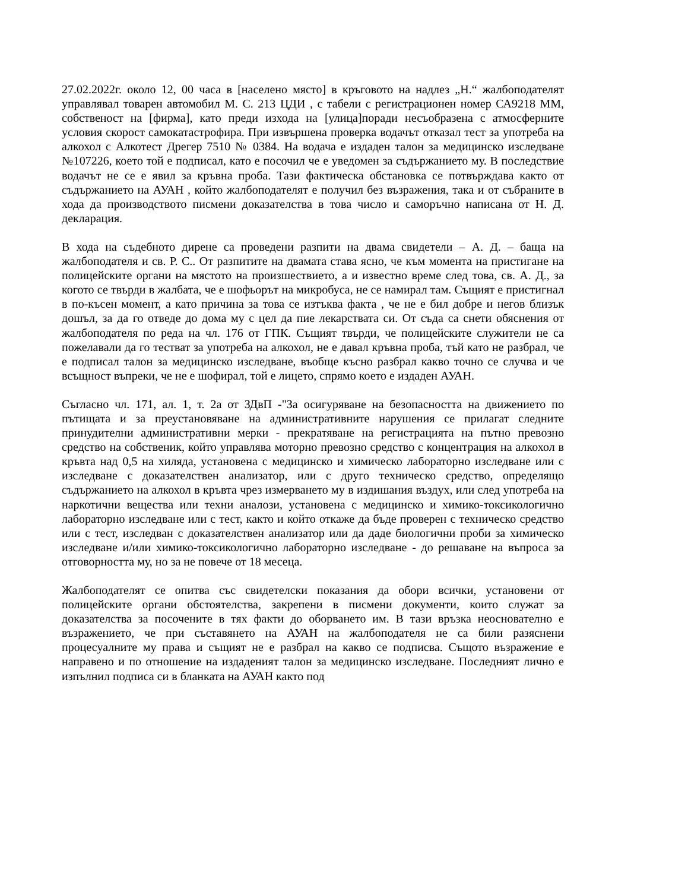27.02.2022г. около 12, 00 часа в [населено място] в кръговото на надлез „Н.“ жалбоподателят управлявал товарен автомобил М. С. 213 ЦДИ , с табели с регистрационен номер СА9218 ММ, собственост на [фирма], като преди изхода на [улица]поради несъобразена с атмосферните условия скорост самокатастрофира. При извършена проверка водачът отказал тест за употреба на алкохол с Алкотест Дрегер 7510 № 0384. На водача е издаден талон за медицинско изследване №107226, което той е подписал, като е посочил че е уведомен за съдържанието му. В последствие водачът не се е явил за кръвна проба. Тази фактическа обстановка се потвърждава както от съдържанието на АУАН , който жалбоподателят е получил без възражения, така и от събраните в хода да производството писмени доказателства в това число и саморъчно написана от Н. Д. декларация.
В хода на съдебното дирене са проведени разпити на двама свидетели – А. Д. – баща на жалбоподателя и св. Р. С.. От разпитите на двамата става ясно, че към момента на пристигане на полицейските органи на мястото на произшествието, а и известно време след това, св. А. Д., за когото се твърди в жалбата, че е шофьорът на микробуса, не се намирал там. Същият е пристигнал в по-късен момент, а като причина за това се изтъква факта , че не е бил добре и негов близък дошъл, за да го отведе до дома му с цел да пие лекарствата си. От съда са снети обяснения от жалбоподателя по реда на чл. 176 от ГПК. Същият твърди, че полицейските служители не са пожелавали да го тестват за употреба на алкохол, не е давал кръвна проба, тъй като не разбрал, че е подписал талон за медицинско изследване, въобще късно разбрал какво точно се случва и че всъщност въпреки, че не е шофирал, той е лицето, спрямо което е издаден АУАН.
Съгласно чл. 171, ал. 1, т. 2а от ЗДвП -"За осигуряване на безопасността на движението по пътищата и за преустановяване на административните нарушения се прилагат следните принудителни административни мерки - прекратяване на регистрацията на пътно превозно средство на собственик, който управлява моторно превозно средство с концентрация на алкохол в кръвта над 0,5 на хиляда, установена с медицинско и химическо лабораторно изследване или с изследване с доказателствен анализатор, или с друго техническо средство, определящо съдържанието на алкохол в кръвта чрез измерването му в издишания въздух, или след употреба на наркотични вещества или техни аналози, установена с медицинско и химико-токсикологично лабораторно изследване или с тест, както и който откаже да бъде проверен с техническо средство или с тест, изследван с доказателствен анализатор или да даде биологични проби за химическо изследване и/или химико-токсикологично лабораторно изследване - до решаване на въпроса за отговорността му, но за не повече от 18 месеца.
Жалбоподателят се опитва със свидетелски показания да обори всички, установени от полицейските органи обстоятелства, закрепени в писмени документи, които служат за доказателства за посочените в тях факти до оборването им. В тази връзка неоснователно е възражението, че при съставянето на АУАН на жалбоподателя не са били разяснени процесуалните му права и същият не е разбрал на какво се подписва. Същото възражение е направено и по отношение на издаденият талон за медицинско изследване. Последният лично е изпълнил подписа си в бланката на АУАН както под